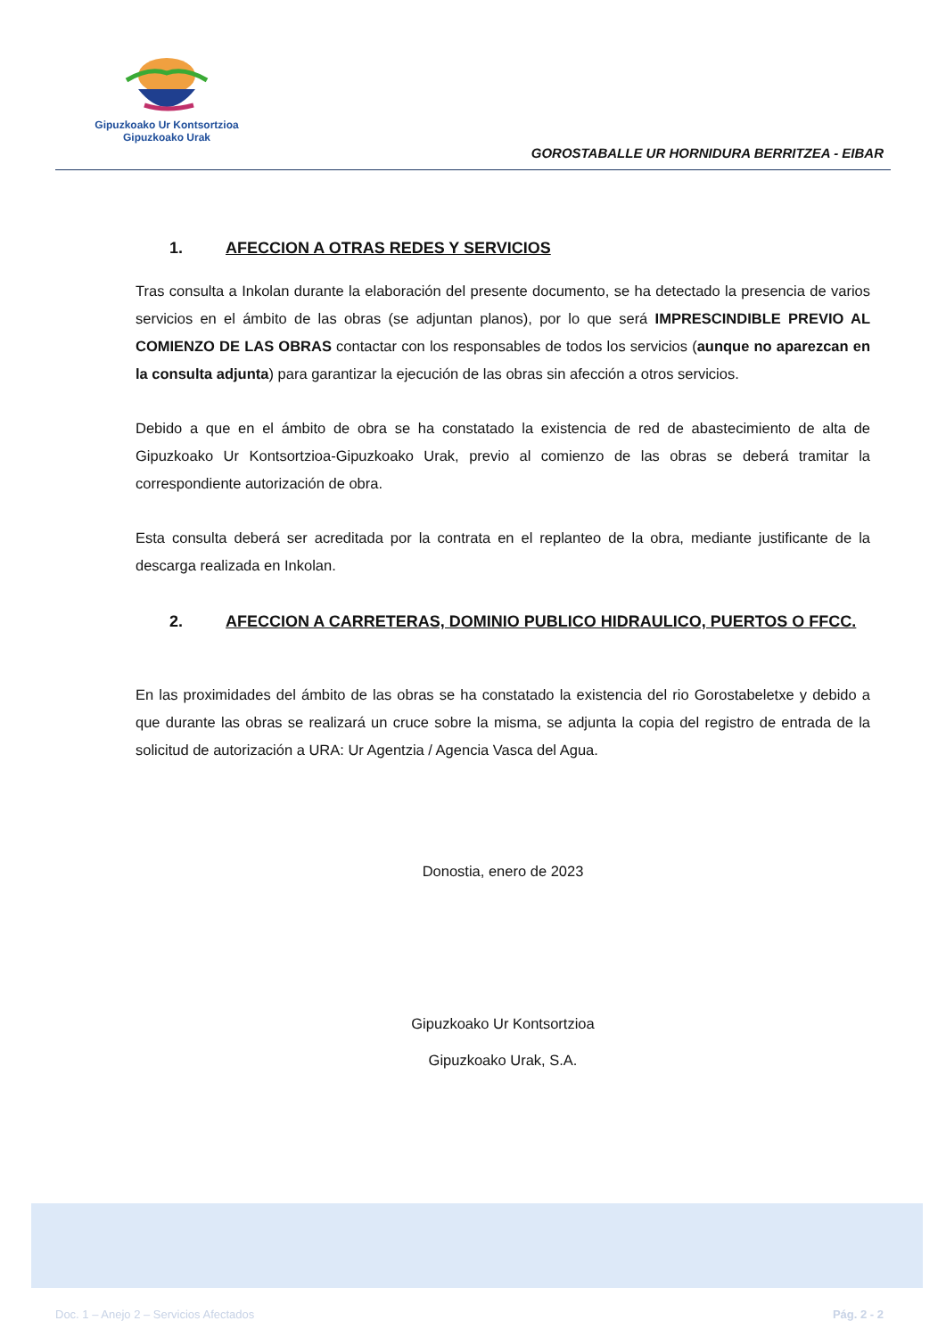Gipuzkoako Ur Kontsortzioa
Gipuzkoako Urak
GOROSTABALLE UR HORNIDURA BERRITZEA - EIBAR
1. AFECCION A OTRAS REDES Y SERVICIOS
Tras consulta a Inkolan durante la elaboración del presente documento, se ha detectado la presencia de varios servicios en el ámbito de las obras (se adjuntan planos), por lo que será IMPRESCINDIBLE PREVIO AL COMIENZO DE LAS OBRAS contactar con los responsables de todos los servicios (aunque no aparezcan en la consulta adjunta) para garantizar la ejecución de las obras sin afección a otros servicios.
Debido a que en el ámbito de obra se ha constatado la existencia de red de abastecimiento de alta de Gipuzkoako Ur Kontsortzioa-Gipuzkoako Urak, previo al comienzo de las obras se deberá tramitar la correspondiente autorización de obra.
Esta consulta deberá ser acreditada por la contrata en el replanteo de la obra, mediante justificante de la descarga realizada en Inkolan.
2. AFECCION A CARRETERAS, DOMINIO PUBLICO HIDRAULICO, PUERTOS O FFCC.
En las proximidades del ámbito de las obras se ha constatado la existencia del rio Gorostabeletxe y debido a que durante las obras se realizará un cruce sobre la misma, se adjunta la copia del registro de entrada de la solicitud de autorización a URA: Ur Agentzia / Agencia Vasca del Agua.
Donostia, enero de 2023
Gipuzkoako Ur Kontsortzioa
Gipuzkoako Urak, S.A.
Doc. 1 – Anejo 2 – Servicios Afectados Pág. 2 - 2